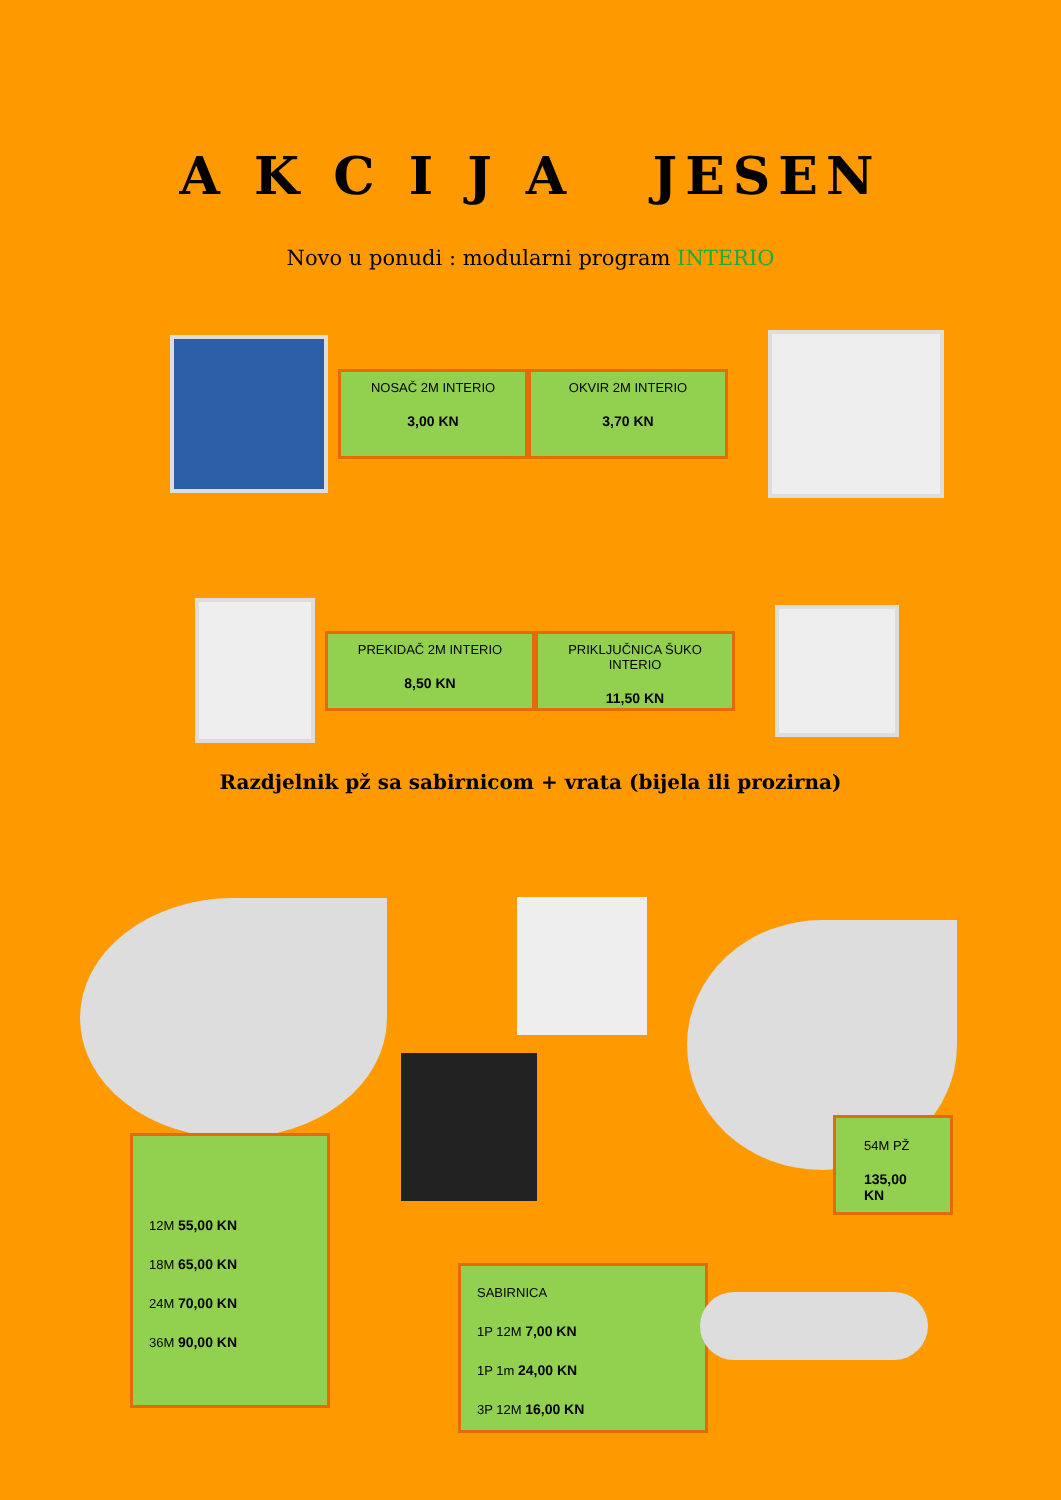A K C I J A JESEN
Novo u ponudi : modularni program INTERIO
NOSAČ 2M INTERIO
3,00 KN
OKVIR 2M INTERIO
3,70 KN
PREKIDAČ 2M INTERIO
8,50 KN
PRIKLJUČNICA ŠUKO INTERIO
11,50 KN
Razdjelnik pž sa sabirnicom + vrata (bijela ili prozirna)
12M 55,00 KN
18M 65,00 KN
24M 70,00 KN
36M 90,00 KN
54M PŽ
135,00 KN
SABIRNICA
1P 12M 7,00 KN
1P 1m 24,00 KN
3P 12M 16,00 KN